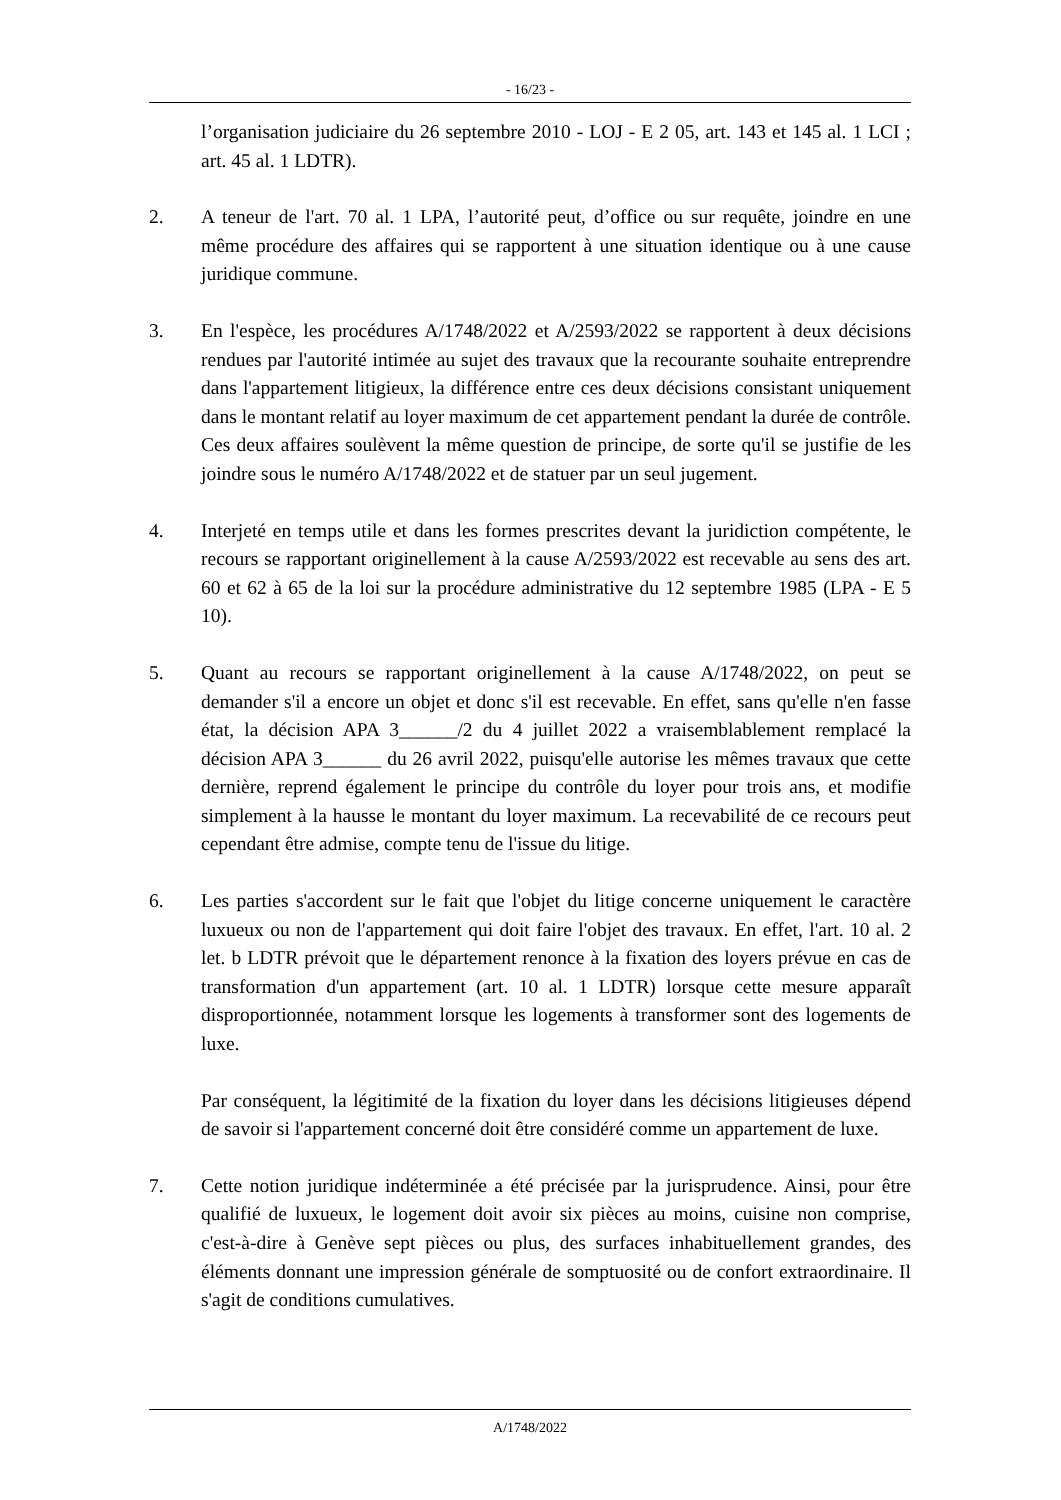- 16/23 -
l’organisation judiciaire du 26 septembre 2010 - LOJ - E 2 05, art. 143 et 145 al. 1 LCI ; art. 45 al. 1 LDTR).
2. A teneur de l'art. 70 al. 1 LPA, l’autorité peut, d’office ou sur requête, joindre en une même procédure des affaires qui se rapportent à une situation identique ou à une cause juridique commune.
3. En l'espèce, les procédures A/1748/2022 et A/2593/2022 se rapportent à deux décisions rendues par l'autorité intimée au sujet des travaux que la recourante souhaite entreprendre dans l'appartement litigieux, la différence entre ces deux décisions consistant uniquement dans le montant relatif au loyer maximum de cet appartement pendant la durée de contrôle. Ces deux affaires soulèvent la même question de principe, de sorte qu'il se justifie de les joindre sous le numéro A/1748/2022 et de statuer par un seul jugement.
4. Interjeté en temps utile et dans les formes prescrites devant la juridiction compétente, le recours se rapportant originellement à la cause A/2593/2022 est recevable au sens des art. 60 et 62 à 65 de la loi sur la procédure administrative du 12 septembre 1985 (LPA - E 5 10).
5. Quant au recours se rapportant originellement à la cause A/1748/2022, on peut se demander s'il a encore un objet et donc s'il est recevable. En effet, sans qu'elle n'en fasse état, la décision APA 3______/2 du 4 juillet 2022 a vraisemblablement remplacé la décision APA 3______ du 26 avril 2022, puisqu'elle autorise les mêmes travaux que cette dernière, reprend également le principe du contrôle du loyer pour trois ans, et modifie simplement à la hausse le montant du loyer maximum. La recevabilité de ce recours peut cependant être admise, compte tenu de l'issue du litige.
6. Les parties s'accordent sur le fait que l'objet du litige concerne uniquement le caractère luxueux ou non de l'appartement qui doit faire l'objet des travaux. En effet, l'art. 10 al. 2 let. b LDTR prévoit que le département renonce à la fixation des loyers prévue en cas de transformation d'un appartement (art. 10 al. 1 LDTR) lorsque cette mesure apparaît disproportionnée, notamment lorsque les logements à transformer sont des logements de luxe.
Par conséquent, la légitimité de la fixation du loyer dans les décisions litigieuses dépend de savoir si l'appartement concerné doit être considéré comme un appartement de luxe.
7. Cette notion juridique indéterminée a été précisée par la jurisprudence. Ainsi, pour être qualifié de luxueux, le logement doit avoir six pièces au moins, cuisine non comprise, c'est-à-dire à Genève sept pièces ou plus, des surfaces inhabituellement grandes, des éléments donnant une impression générale de somptuosité ou de confort extraordinaire. Il s'agit de conditions cumulatives.
A/1748/2022